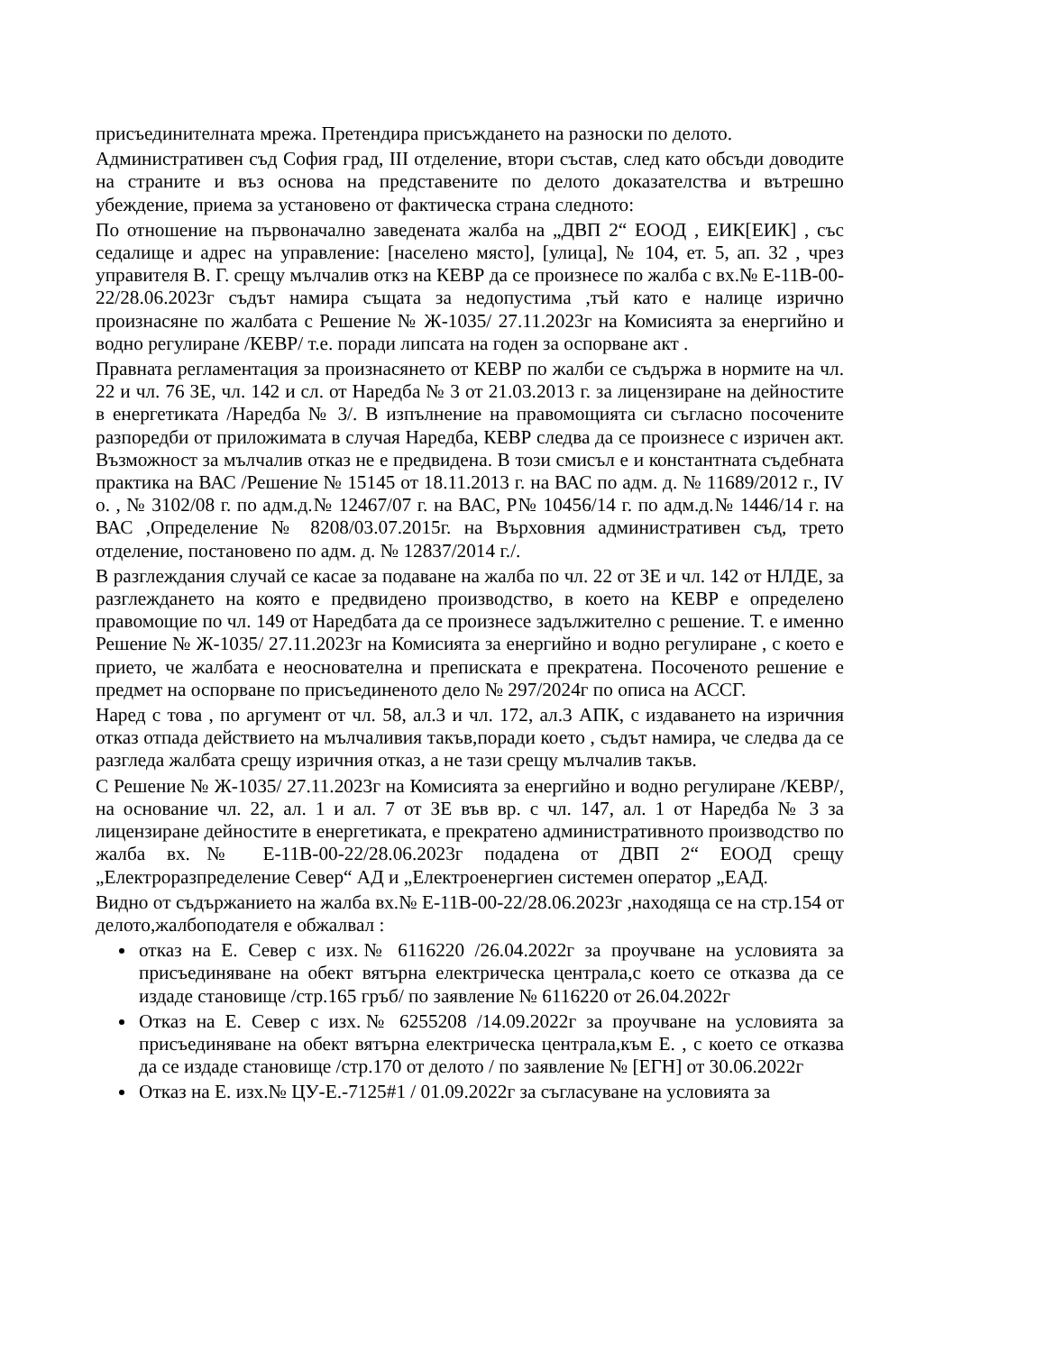присъединителната мрежа. Претендира присъждането на разноски по делото.
Административен съд София град, III отделение, втори състав, след като обсъди доводите на страните и въз основа на представените по делото доказателства и вътрешно убеждение, приема за установено от фактическа страна следното:
По отношение на първоначално заведената жалба на „ДВП 2“ ЕООД , ЕИК[ЕИК] , със седалище и адрес на управление: [населено място], [улица], № 104, ет. 5, ап. 32 , чрез управителя В. Г. срещу мълчалив откз на КЕВР да се произнесе по жалба с вх.№ Е-11В-00-22/28.06.2023г съдът намира същата за недопустима ,тъй като е налице изрично произнасяне по жалбата с Решение № Ж-1035/ 27.11.2023г на Комисията за енергийно и водно регулиране /КЕВР/ т.е. поради липсата на годен за оспорване акт .
Правната регламентация за произнасянето от КЕВР по жалби се съдържа в нормите на чл. 22 и чл. 76 ЗЕ, чл. 142 и сл. от Наредба № 3 от 21.03.2013 г. за лицензиране на дейностите в енергетиката /Наредба № 3/. В изпълнение на правомощията си съгласно посочените разпоредби от приложимата в случая Наредба, КЕВР следва да се произнесе с изричен акт. Възможност за мълчалив отказ не е предвидена. В този смисъл е и константната съдебната практика на ВАС /Решение № 15145 от 18.11.2013 г. на ВАС по адм. д. № 11689/2012 г., IV о. , № 3102/08 г. по адм.д.№ 12467/07 г. на ВАС, Р№ 10456/14 г. по адм.д.№ 1446/14 г. на ВАС ,Определение № 8208/03.07.2015г. на Върховния административен съд, трето отделение, постановено по адм. д. № 12837/2014 г./.
В разглеждания случай се касае за подаване на жалба по чл. 22 от ЗЕ и чл. 142 от НЛДЕ, за разглеждането на която е предвидено производство, в което на КЕВР е определено правомощие по чл. 149 от Наредбата да се произнесе задължително с решение. Т. е именно Решение № Ж-1035/ 27.11.2023г на Комисията за енергийно и водно регулиране , с което е прието, че жалбата е неоснователна и преписката е прекратена. Посоченото решение е предмет на оспорване по присъединеното дело № 297/2024г по описа на АССГ.
Наред с това , по аргумент от чл. 58, ал.3 и чл. 172, ал.3 АПК, с издаването на изричния отказ отпада действието на мълчаливия такъв,поради което , съдът намира, че следва да се разгледа жалбата срещу изричния отказ, а не тази срещу мълчалив такъв.
С Решение № Ж-1035/ 27.11.2023г на Комисията за енергийно и водно регулиране /КЕВР/, на основание чл. 22, ал. 1 и ал. 7 от ЗЕ във вр. с чл. 147, ал. 1 от Наредба № 3 за лицензиране дейностите в енергетиката, е прекратено административното производство по жалба вх.№ Е-11В-00-22/28.06.2023г подадена от ДВП 2“ ЕООД срещу „Електроразпределение Север“ АД и „Електроенергиен системен оператор „ЕАД.
Видно от съдържанието на жалба вх.№ Е-11В-00-22/28.06.2023г ,находяща се на стр.154 от делото,жалбоподателя е обжалвал :
отказ на Е. Север с изх.№ 6116220 /26.04.2022г за проучване на условията за присъединяване на обект вятърна електрическа централа,с което се отказва да се издаде становище /стр.165 гръб/ по заявление № 6116220 от 26.04.2022г
Отказ на Е. Север с изх.№ 6255208 /14.09.2022г за проучване на условията за присъединяване на обект вятърна електрическа централа,към Е. , с което се отказва да се издаде становище /стр.170 от делото / по заявление № [ЕГН] от 30.06.2022г
Отказ на Е. изх.№ ЦУ-Е.-7125#1 / 01.09.2022г за съгласуване на условията за